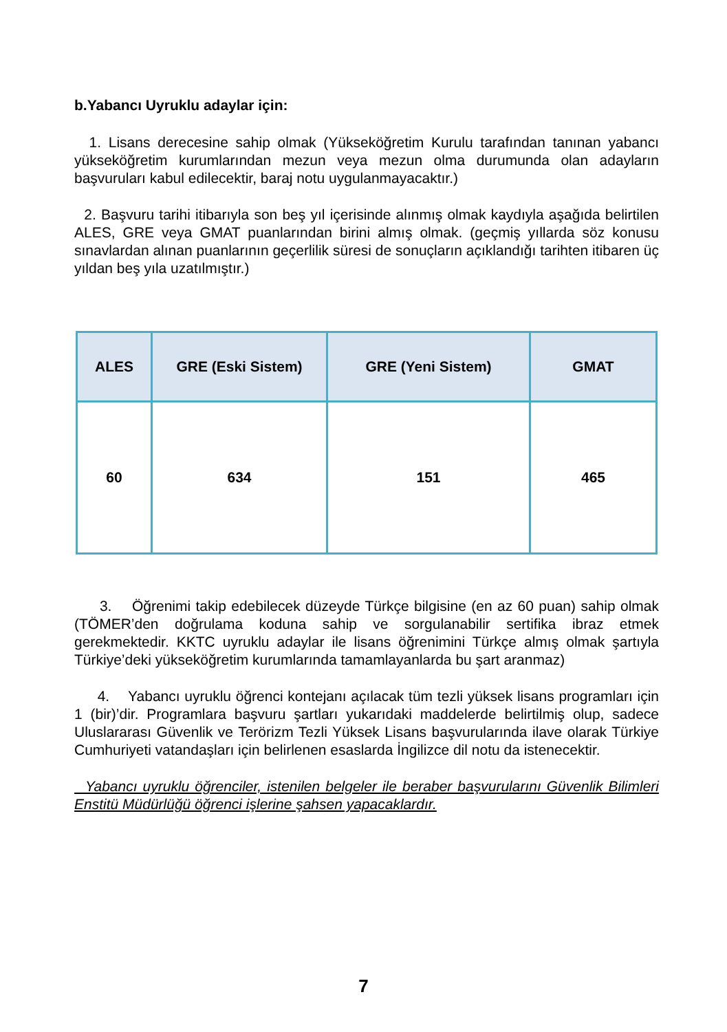b.Yabancı Uyruklu adaylar için:
1. Lisans derecesine sahip olmak (Yükseköğretim Kurulu tarafından tanınan yabancı yükseköğretim kurumlarından mezun veya mezun olma durumunda olan adayların başvuruları kabul edilecektir, baraj notu uygulanmayacaktır.)
2. Başvuru tarihi itibarıyla son beş yıl içerisinde alınmış olmak kaydıyla aşağıda belirtilen ALES, GRE veya GMAT puanlarından birini almış olmak. (geçmiş yıllarda söz konusu sınavlardan alınan puanlarının geçerlilik süresi de sonuçların açıklandığı tarihten itibaren üç yıldan beş yıla uzatılmıştır.)
| ALES | GRE (Eski Sistem) | GRE (Yeni Sistem) | GMAT |
| --- | --- | --- | --- |
| 60 | 634 | 151 | 465 |
3. Öğrenimi takip edebilecek düzeyde Türkçe bilgisine (en az 60 puan) sahip olmak (TÖMER’den doğrulama koduna sahip ve sorgulanabilir sertifika ibraz etmek gerekmektedir. KKTC uyruklu adaylar ile lisans öğrenimini Türkçe almış olmak şartıyla Türkiye’deki yükseköğretim kurumlarında tamamlayanlarda bu şart aranmaz)
4. Yabancı uyruklu öğrenci kontejanı açılacak tüm tezli yüksek lisans programları için 1 (bir)’dir. Programlara başvuru şartları yukarıdaki maddelerde belirtilmiş olup, sadece Uluslararası Güvenlik ve Terörizm Tezli Yüksek Lisans başvurularında ilave olarak Türkiye Cumhuriyeti vatandaşları için belirlenen esaslarda İngilizce dil notu da istenecektir.
Yabancı uyruklu öğrenciler, istenilen belgeler ile beraber başvurularını Güvenlik Bilimleri Enstitü Müdürlüğü öğrenci işlerine şahsen yapacaklardır.
7